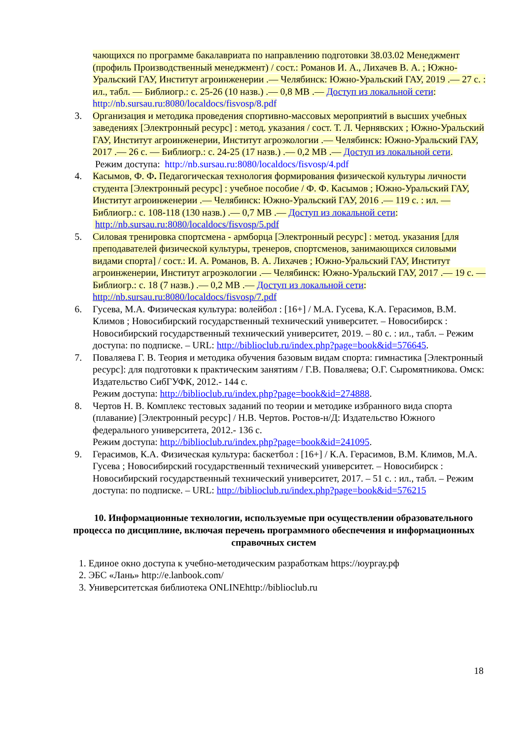чающихся по программе бакалавриата по направлению подготовки 38.03.02 Менеджмент (профиль Производственный менеджмент) / сост.: Романов И. А., Лихачев В. А. ; Южно-Уральский ГАУ, Институт агроинженерии .— Челябинск: Южно-Уральский ГАУ, 2019 .— 27 с. : ил., табл. — Библиогр.: с. 25-26 (10 назв.) .— 0,8 МВ .— Доступ из локальной сети: http://nb.sursau.ru:8080/localdocs/fisvosp/8.pdf
3. Организация и методика проведения спортивно-массовых мероприятий в высших учебных заведениях [Электронный ресурс] : метод. указания / сост. Т. Л. Чернявских ; Южно-Уральский ГАУ, Институт агроинженерии, Институт агроэкологии .— Челябинск: Южно-Уральский ГАУ, 2017 .— 26 с. — Библиогр.: с. 24-25 (17 назв.) .— 0,2 МВ .— Доступ из локальной сети.
Режим доступа: http://nb.sursau.ru:8080/localdocs/fisvosp/4.pdf
4. Касымов, Ф. Ф. Педагогическая технология формирования физической культуры личности студента [Электронный ресурс] : учебное пособие / Ф. Ф. Касымов ; Южно-Уральский ГАУ, Институт агроинженерии .— Челябинск: Южно-Уральский ГАУ, 2016 .— 119 с. : ил. — Библиогр.: с. 108-118 (130 назв.) .— 0,7 МВ .— Доступ из локальной сети: http://nb.sursau.ru:8080/localdocs/fisvosp/5.pdf
5. Силовая тренировка спортсмена - армборца [Электронный ресурс] : метод. указания [для преподавателей физической культуры, тренеров, спортсменов, занимающихся силовыми видами спорта] / сост.: И. А. Романов, В. А. Лихачев ; Южно-Уральский ГАУ, Институт агроинженерии, Институт агроэкологии .— Челябинск: Южно-Уральский ГАУ, 2017 .— 19 с. — Библиогр.: с. 18 (7 назв.) .— 0,2 МВ .— Доступ из локальной сети: http://nb.sursau.ru:8080/localdocs/fisvosp/7.pdf
6. Гусева, М.А. Физическая культура: волейбол : [16+] / М.А. Гусева, К.А. Герасимов, В.М. Климов ; Новосибирский государственный технический университет. – Новосибирск : Новосибирский государственный технический университет, 2019. – 80 с. : ил., табл. – Режим доступа: по подписке. – URL: http://biblioclub.ru/index.php?page=book&id=576645.
7. Поваляева Г. В. Теория и методика обучения базовым видам спорта: гимнастика [Электронный ресурс]: для подготовки к практическим занятиям / Г.В. Поваляева; О.Г. Сыромятникова. Омск: Издательство СибГУФК, 2012.- 144 с.
Режим доступа: http://biblioclub.ru/index.php?page=book&id=274888.
8. Чертов Н. В. Комплекс тестовых заданий по теории и методике избранного вида спорта (плавание) [Электронный ресурс] / Н.В. Чертов. Ростов-н/Д: Издательство Южного федерального университета, 2012.- 136 с.
Режим доступа: http://biblioclub.ru/index.php?page=book&id=241095.
9. Герасимов, К.А. Физическая культура: баскетбол : [16+] / К.А. Герасимов, В.М. Климов, М.А. Гусева ; Новосибирский государственный технический университет. – Новосибирск : Новосибирский государственный технический университет, 2017. – 51 с. : ил., табл. – Режим доступа: по подписке. – URL: http://biblioclub.ru/index.php?page=book&id=576215
10. Информационные технологии, используемые при осуществлении образовательного процесса по дисциплине, включая перечень программного обеспечения и информационных справочных систем
1. Единое окно доступа к учебно-методическим разработкам https://юургау.рф
2. ЭБС «Лань» http://e.lanbook.com/
3. Университетская библиотека ONLINEhttp://biblioclub.ru
18